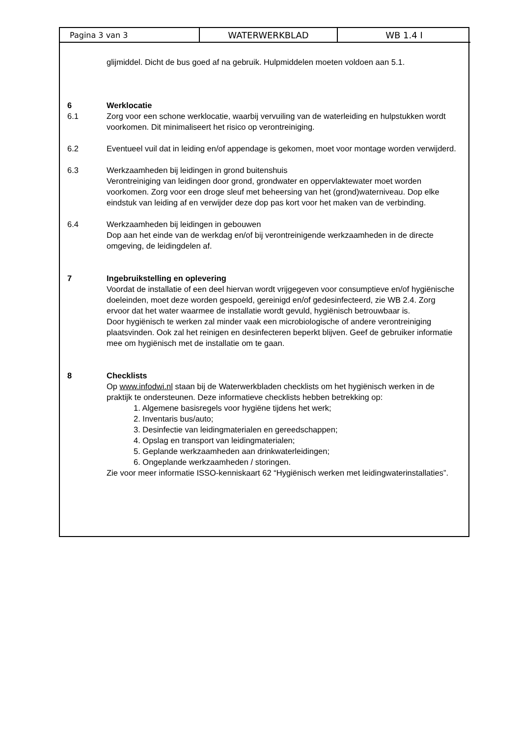Pagina 3 van 3 WATERWERKBLAD WB 1.4 I
glijmiddel. Dicht de bus goed af na gebruik. Hulpmiddelen moeten voldoen aan 5.1.
6 Werklocatie
6.1 Zorg voor een schone werklocatie, waarbij vervuiling van de waterleiding en hulpstukken wordt voorkomen. Dit minimaliseert het risico op verontreiniging.
6.2 Eventueel vuil dat in leiding en/of appendage is gekomen, moet voor montage worden verwijderd.
6.3 Werkzaamheden bij leidingen in grond buitenshuis
Verontreiniging van leidingen door grond, grondwater en oppervlaktewater moet worden voorkomen. Zorg voor een droge sleuf met beheersing van het (grond)waterniveau. Dop elke eindstuk van leiding af en verwijder deze dop pas kort voor het maken van de verbinding.
6.4 Werkzaamheden bij leidingen in gebouwen
Dop aan het einde van de werkdag en/of bij verontreinigende werkzaamheden in de directe omgeving, de leidingdelen af.
7 Ingebruikstelling en oplevering
Voordat de installatie of een deel hiervan wordt vrijgegeven voor consumptieve en/of hygiënische doeleinden, moet deze worden gespoeld, gereinigd en/of gedesinfecteerd, zie WB 2.4. Zorg ervoor dat het water waarmee de installatie wordt gevuld, hygiënisch betrouwbaar is.
Door hygiënisch te werken zal minder vaak een microbiologische of andere verontreiniging plaatsvinden. Ook zal het reinigen en desinfecteren beperkt blijven. Geef de gebruiker informatie mee om hygiënisch met de installatie om te gaan.
8 Checklists
Op www.infodwi.nl staan bij de Waterwerkbladen checklists om het hygiënisch werken in de praktijk te ondersteunen. Deze informatieve checklists hebben betrekking op:
1. Algemene basisregels voor hygiëne tijdens het werk;
2. Inventaris bus/auto;
3. Desinfectie van leidingmaterialen en gereedschappen;
4. Opslag en transport van leidingmaterialen;
5. Geplande werkzaamheden aan drinkwaterleidingen;
6. Ongeplande werkzaamheden / storingen.
Zie voor meer informatie ISSO-kenniskaart 62 “Hygiënisch werken met leidingwaterinstallaties”.